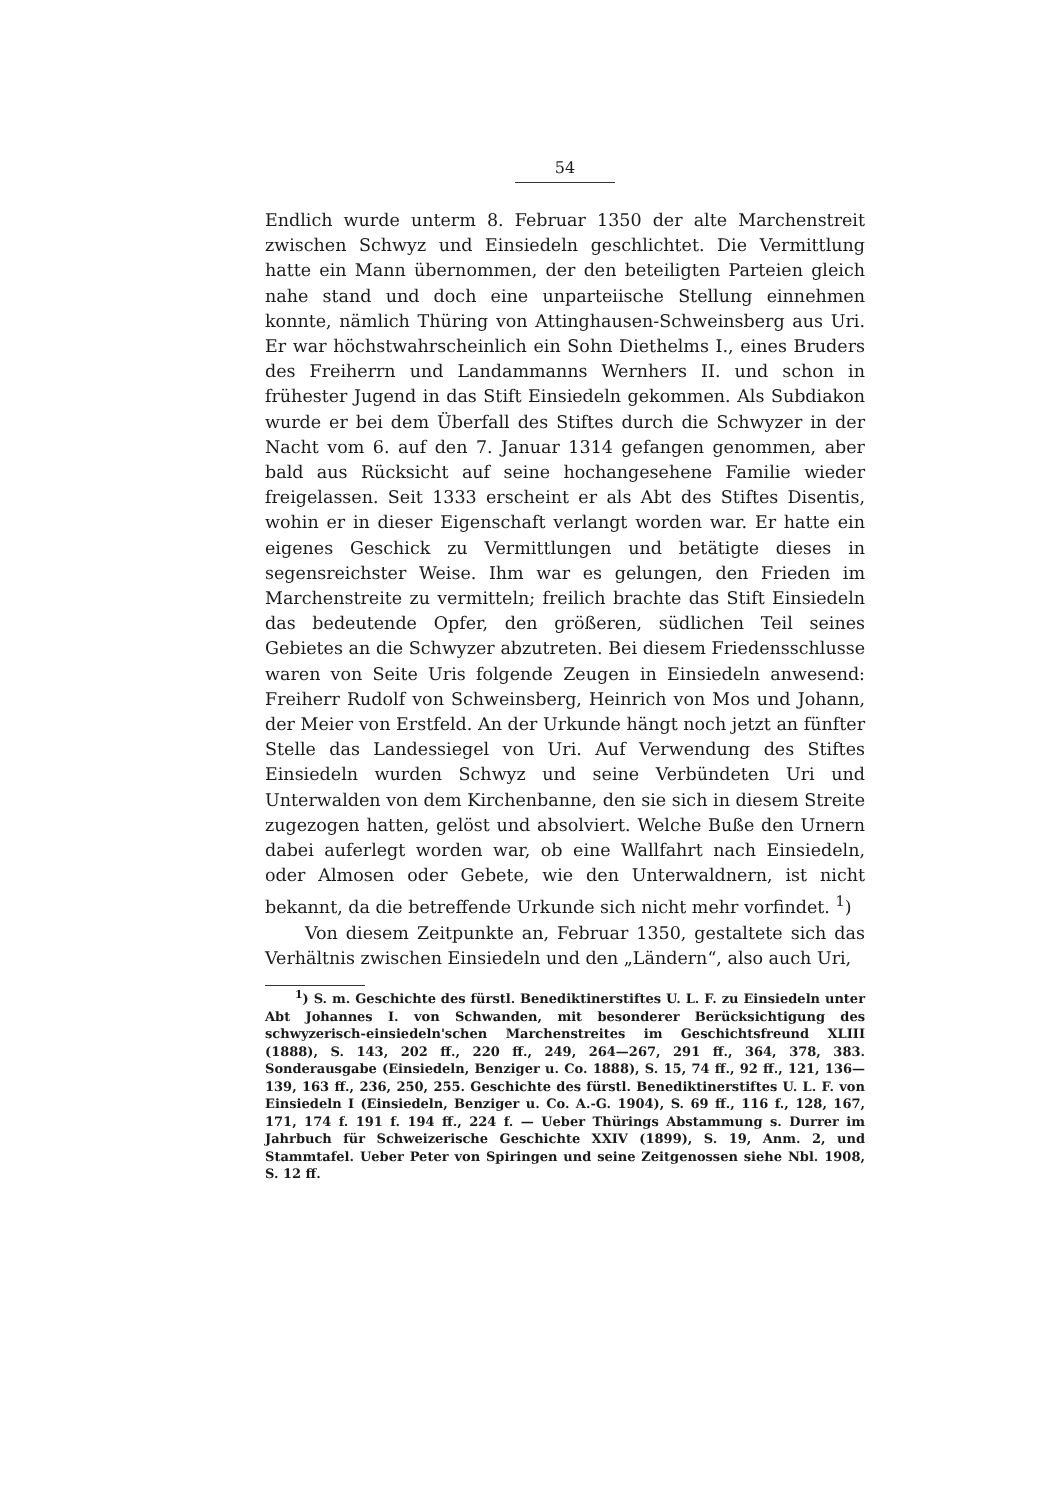54
Endlich wurde unterm 8. Februar 1350 der alte Marchenstreit zwischen Schwyz und Einsiedeln geschlichtet. Die Vermittlung hatte ein Mann übernommen, der den beteiligten Parteien gleich nahe stand und doch eine unparteiische Stellung einnehmen konnte, nämlich Thüring von Attinghausen-Schweinsberg aus Uri. Er war höchstwahrscheinlich ein Sohn Diethelms I., eines Bruders des Freiherrn und Landammanns Wernhers II. und schon in frühester Jugend in das Stift Einsiedeln gekommen. Als Subdiakon wurde er bei dem Überfall des Stiftes durch die Schwyzer in der Nacht vom 6. auf den 7. Januar 1314 gefangen genommen, aber bald aus Rücksicht auf seine hochangesehene Familie wieder freigelassen. Seit 1333 erscheint er als Abt des Stiftes Disentis, wohin er in dieser Eigenschaft verlangt worden war. Er hatte ein eigenes Geschick zu Vermittlungen und betätigte dieses in segensreichster Weise. Ihm war es gelungen, den Frieden im Marchenstreite zu vermitteln; freilich brachte das Stift Einsiedeln das bedeutende Opfer, den größeren, südlichen Teil seines Gebietes an die Schwyzer abzutreten. Bei diesem Friedensschlusse waren von Seite Uris folgende Zeugen in Einsiedeln anwesend: Freiherr Rudolf von Schweinsberg, Heinrich von Mos und Johann, der Meier von Erstfeld. An der Urkunde hängt noch jetzt an fünfter Stelle das Landessiegel von Uri. Auf Verwendung des Stiftes Einsiedeln wurden Schwyz und seine Verbündeten Uri und Unterwalden von dem Kirchenbanne, den sie sich in diesem Streite zugezogen hatten, gelöst und absolviert. Welche Buße den Urnern dabei auferlegt worden war, ob eine Wallfahrt nach Einsiedeln, oder Almosen oder Gebete, wie den Unterwaldnern, ist nicht bekannt, da die betreffende Urkunde sich nicht mehr vorfindet. <sup>1</sup>)
Von diesem Zeitpunkte an, Februar 1350, gestaltete sich das Verhältnis zwischen Einsiedeln und den „Ländern“, also auch Uri,
<sup>1</sup>) S. m. Geschichte des fürstl. Benediktinerstiftes U. L. F. zu Einsiedeln unter Abt Johannes I. von Schwanden, mit besonderer Berücksichtigung des schwyzerisch-einsiedeln'schen Marchenstreites im Geschichtsfreund XLIII (1888), S. 143, 202 ff., 220 ff., 249, 264—267, 291 ff., 364, 378, 383. Sonderausgabe (Einsiedeln, Benziger u. Co. 1888), S. 15, 74 ff., 92 ff., 121, 136—139, 163 ff., 236, 250, 255. Geschichte des fürstl. Benediktinerstiftes U. L. F. von Einsiedeln I (Einsiedeln, Benziger u. Co. A.-G. 1904), S. 69 ff., 116 f., 128, 167, 171, 174 f. 191 f. 194 ff., 224 f. — Ueber Thürings Abstammung s. Durrer im Jahrbuch für Schweizerische Geschichte XXIV (1899), S. 19, Anm. 2, und Stammtafel. Ueber Peter von Spiringen und seine Zeitgenossen siehe Nbl. 1908, S. 12 ff.